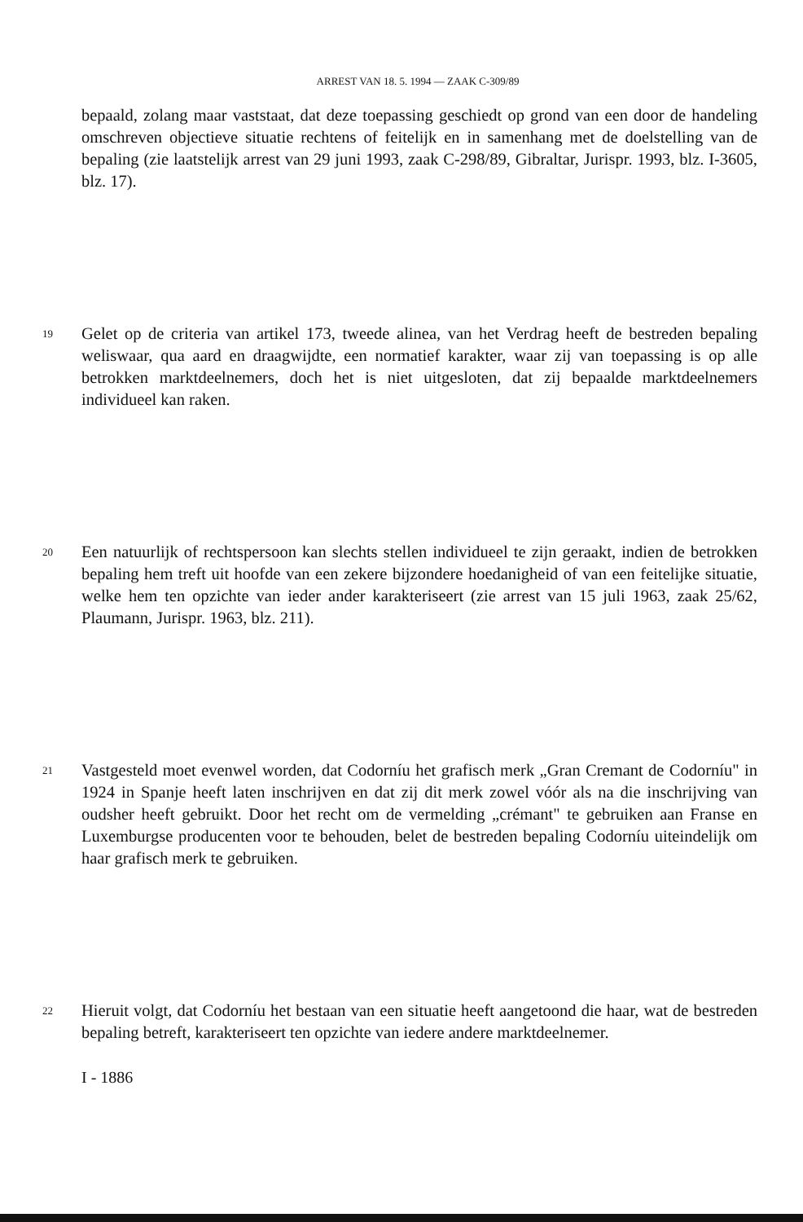ARREST VAN 18. 5. 1994 — ZAAK C-309/89
bepaald, zolang maar vaststaat, dat deze toepassing geschiedt op grond van een door de handeling omschreven objectieve situatie rechtens of feitelijk en in samenhang met de doelstelling van de bepaling (zie laatstelijk arrest van 29 juni 1993, zaak C-298/89, Gibraltar, Jurispr. 1993, blz. I-3605, blz. 17).
19
Gelet op de criteria van artikel 173, tweede alinea, van het Verdrag heeft de bestreden bepaling weliswaar, qua aard en draagwijdte, een normatief karakter, waar zij van toepassing is op alle betrokken marktdeelnemers, doch het is niet uitgesloten, dat zij bepaalde marktdeelnemers individueel kan raken.
20
Een natuurlijk of rechtspersoon kan slechts stellen individueel te zijn geraakt, indien de betrokken bepaling hem treft uit hoofde van een zekere bijzondere hoedanigheid of van een feitelijke situatie, welke hem ten opzichte van ieder ander karakteriseert (zie arrest van 15 juli 1963, zaak 25/62, Plaumann, Jurispr. 1963, blz. 211).
21
Vastgesteld moet evenwel worden, dat Codorníu het grafisch merk „Gran Cremant de Codorníu" in 1924 in Spanje heeft laten inschrijven en dat zij dit merk zowel vóór als na die inschrijving van oudsher heeft gebruikt. Door het recht om de vermelding „crémant" te gebruiken aan Franse en Luxemburgse producenten voor te behouden, belet de bestreden bepaling Codorníu uiteindelijk om haar grafisch merk te gebruiken.
22
Hieruit volgt, dat Codorníu het bestaan van een situatie heeft aangetoond die haar, wat de bestreden bepaling betreft, karakteriseert ten opzichte van iedere andere marktdeelnemer.
I - 1886